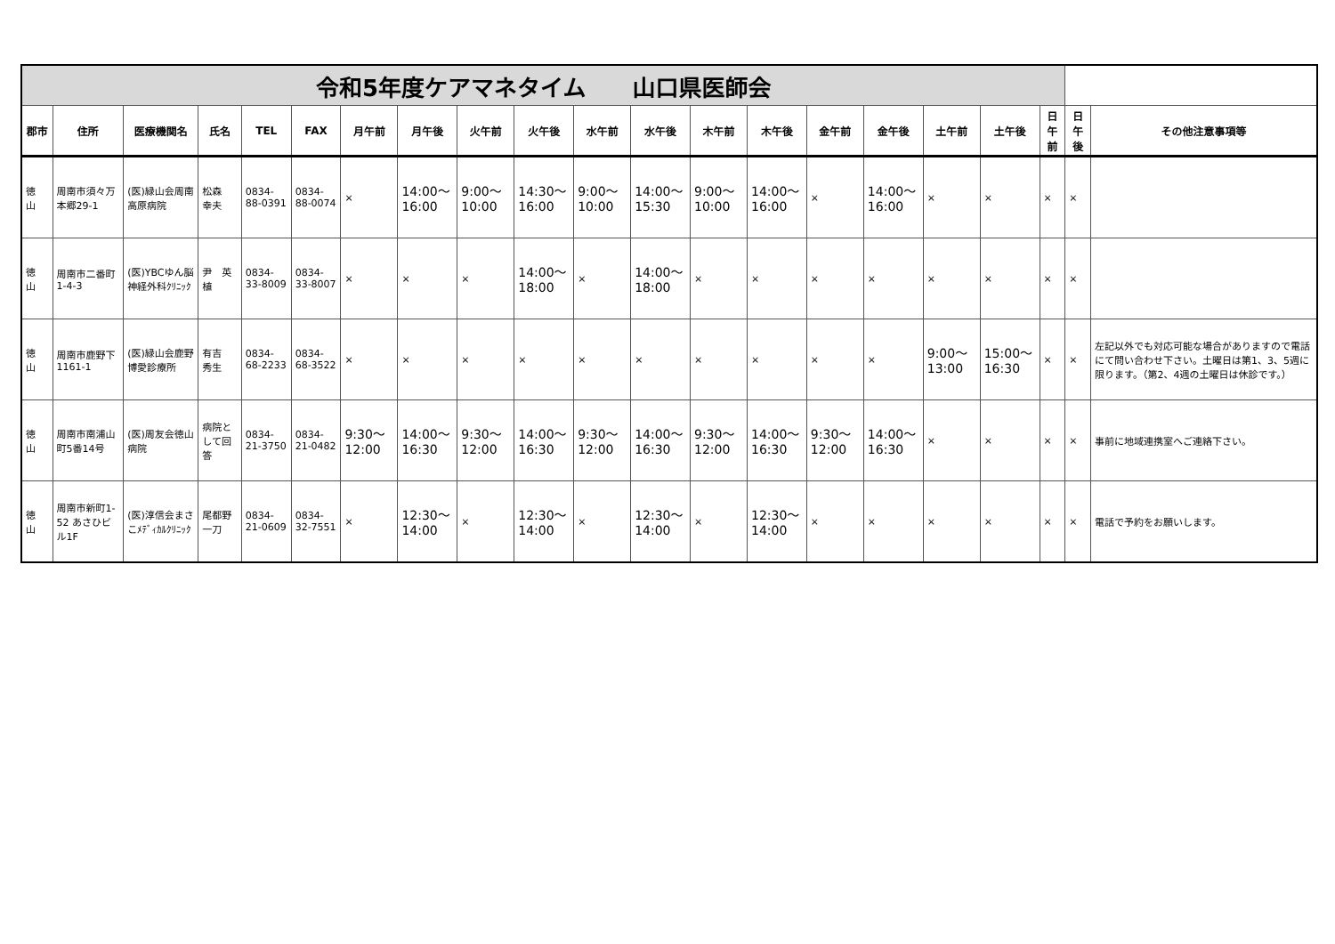| 令和5年度ケアマネタイム 山口県医師会 | | | | | | | | | | | | | | | | | | | | |
| 郡市 | 住所 | 医療機関名 | 氏名 | TEL | FAX | 月午前 | 月午後 | 火午前 | 火午後 | 水午前 | 水午後 | 木午前 | 木午後 | 金午前 | 金午後 | 土午前 | 土午後 | 日午前 | 日午後 | その他注意事項等 |
| 徳 山 | 周南市須々万本郷29-1 | (医)緑山会周南高原病院 | 松森 幸夫 | 0834-88-0391 | 0834-88-0074 | × | 14:00～16:00 | 9:00～10:00 | 14:30～16:00 | 9:00～10:00 | 14:00～15:30 | 9:00～10:00 | 14:00～16:00 | × | 14:00～16:00 | × | × | × | × | |
| 徳 山 | 周南市二番町1-4-3 | (医)YBCゆん脳神経外科ｸﾘﾆｯｸ | 尹 英植 | 0834-33-8009 | 0834-33-8007 | × | × | × | 14:00～18:00 | × | 14:00～18:00 | × | × | × | × | × | × | × | × | |
| 徳 山 | 周南市鹿野下1161-1 | (医)緑山会鹿野博愛診療所 | 有吉 秀生 | 0834-68-2233 | 0834-68-3522 | × | × | × | × | × | × | × | × | × | × | 9:00～13:00 | 15:00～16:30 | × | × | 左記以外でも対応可能な場合がありますので電話にて問い合わせ下さい。土曜日は第1、3、5週に限ります。（第2、4週の土曜日は休診です。） |
| 徳 山 | 周南市南浦山町5番14号 | (医)周友会徳山病院 | 病院として回答 | 0834-21-3750 | 0834-21-0482 | 9:30～12:00 | 14:00～16:30 | 9:30～12:00 | 14:00～16:30 | 9:30～12:00 | 14:00～16:30 | 9:30～12:00 | 14:00～16:30 | 9:30～12:00 | 14:00～16:30 | × | × | × | × | 事前に地域連携室へご連絡下さい。 |
| 徳 山 | 周南市新町1-52 あさひビル1F | (医)淳信会まさこﾒﾃﾞｨｶﾙｸﾘﾆｯｸ | 尾都野 一刀 | 0834-21-0609 | 0834-32-7551 | × | 12:30～14:00 | × | 12:30～14:00 | × | 12:30～14:00 | × | 12:30～14:00 | × | × | × | × | × | × | 電話で予約をお願いします。 |